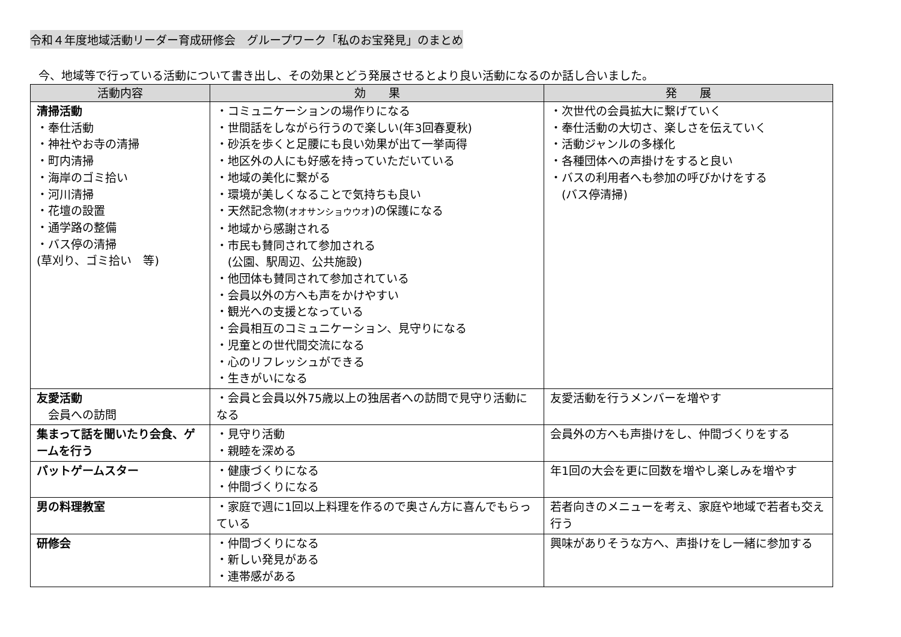令和４年度地域活動リーダー育成研修会　グループワーク「私のお宝発見」のまとめ
今、地域等で行っている活動について書き出し、その効果とどう発展させるとより良い活動になるのか話し合いました。
| 活動内容 | 効 果 | 発 展 |
| --- | --- | --- |
| 清掃活動 ・奉仕活動 ・神社やお寺の清掃 ・町内清掃 ・海岸のゴミ拾い ・河川清掃 ・花壇の設置 ・通学路の整備 ・バス停の清掃 (草刈り、ゴミ拾い 等) | ・コミュニケーションの場作りになる ・世間話をしながら行うので楽しい(年3回春夏秋) ・砂浜を歩くと足腰にも良い効果が出て一挙両得 ・地区外の人にも好感を持っていただいている ・地域の美化に繋がる ・環境が美しくなることで気持ちも良い ・天然記念物( オオサンショウウオ )の保護になる ・地域から感謝される ・市民も賛同されて参加される (公園、駅周辺、公共施設) ・他団体も賛同されて参加されている ・会員以外の方へも声をかけやすい ・観光への支援となっている ・会員相互のコミュニケーション、見守りになる ・児童との世代間交流になる ・心のリフレッシュができる ・生きがいになる | ・次世代の会員拡大に繋げていく ・奉仕活動の大切さ、楽しさを伝えていく ・活動ジャンルの多様化 ・各種団体への声掛けをすると良い ・バスの利用者へも参加の呼びかけをする (バス停清掃) |
| 友愛活動 会員への訪問 | ・会員と会員以外75歳以上の独居者への訪問で見守り活動になる | 友愛活動を行うメンバーを増やす |
| 集まって話を聞いたり会食、ゲームを行う | ・見守り活動 ・親睦を深める | 会員外の方へも声掛けをし、仲間づくりをする |
| パットゲームスター | ・健康づくりになる ・仲間づくりになる | 年1回の大会を更に回数を増やし楽しみを増やす |
| 男の料理教室 | ・家庭で週に1回以上料理を作るので奥さん方に喜んでもらっている | 若者向きのメニューを考え、家庭や地域で若者も交え行う |
| 研修会 | ・仲間づくりになる ・新しい発見がある ・連帯感がある | 興味がありそうな方へ、声掛けをし一緒に参加する |